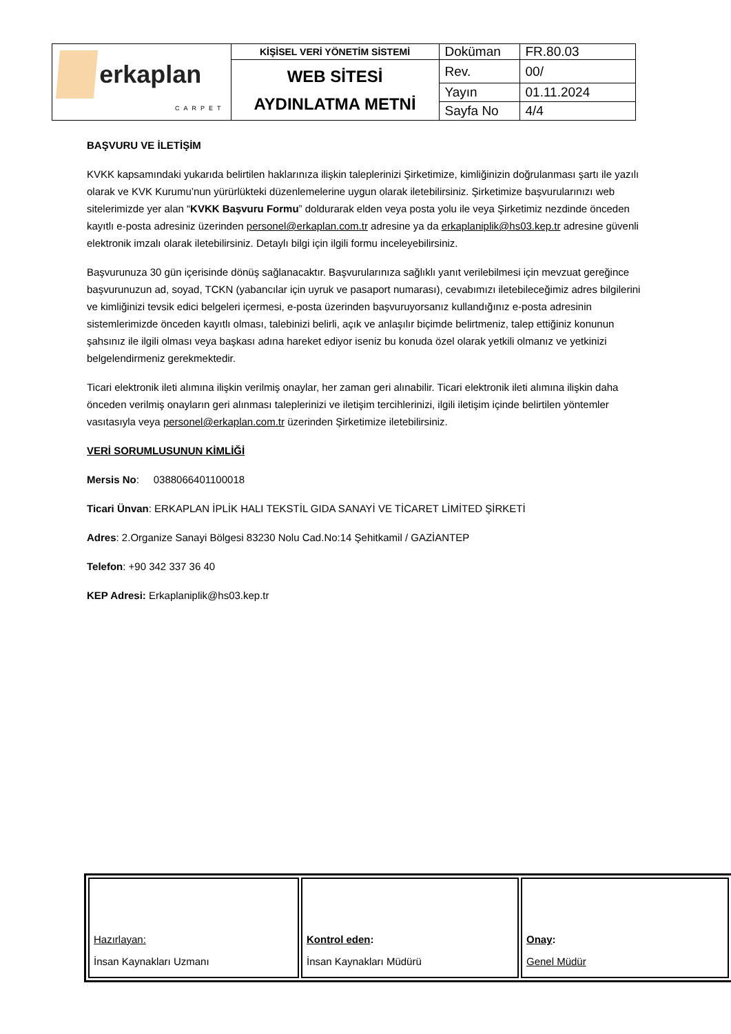| erkaplan CARPET | KİŞİSEL VERİ YÖNETİM SİSTEMİ | Doküman | FR.80.03 |
| | WEB SİTESİ AYDINLATMA METNİ | Rev. | 00/ |
| | | Yayın | 01.11.2024 |
| | | Sayfa No | 4/4 |
BAŞVURU VE İLETİŞİM
KVKK kapsamındaki yukarıda belirtilen haklarınıza ilişkin taleplerinizi Şirketimize, kimliğinizin doğrulanması şartı ile yazılı olarak ve KVK Kurumu’nun yürürlükteki düzenlemelerine uygun olarak iletebilirsiniz. Şirketimize başvurularınızı web sitelerimizde yer alan “KVKK Başvuru Formu” doldurarak elden veya posta yolu ile veya Şirketimiz nezdinde önceden kayıtlı e-posta adresiniz üzerinden personel@erkaplan.com.tr adresine ya da erkaplaniplik@hs03.kep.tr adresine güvenli elektronik imzalı olarak iletebilirsiniz. Detaylı bilgi için ilgili formu inceleyebilirsiniz.
Başvurunuza 30 gün içerisinde dönüş sağlanacaktır. Başvurularınıza sağlıklı yanıt verilebilmesi için mevzuat gereğince başvurunuzun ad, soyad, TCKN (yabancılar için uyruk ve pasaport numarası), cevabımızı iletebileceğimiz adres bilgilerini ve kimliğinizi tevsik edici belgeleri içermesi, e-posta üzerinden başvuruyorsanız kullandığınız e-posta adresinin sistemlerimizde önceden kayıtlı olması, talebinizi belirli, açık ve anlaşılır biçimde belirtmeniz, talep ettiğiniz konunun şahsınız ile ilgili olması veya başkası adına hareket ediyor iseniz bu konuda özel olarak yetkili olmanız ve yetkinizi belgelendirmeniz gerekmektedir.
Ticari elektronik ileti alımına ilişkin verilmiş onaylar, her zaman geri alınabilir. Ticari elektronik ileti alımına ilişkin daha önceden verilmiş onayların geri alınması taleplerinizi ve iletişim tercihlerinizi, ilgili iletişim içinde belirtilen yöntemler vasıtasıyla veya personel@erkaplan.com.tr üzerinden Şirketimize iletebilirsiniz.
VERİ SORUMLUSUNUN KİMLİĞİ
Mersis No: 0388066401100018
Ticari Ünvan: ERKAPLAN İPLİK HALI TEKSTİL GIDA SANAYİ VE TİCARET LİMİTED ŞİRKETİ
Adres: 2.Organize Sanayi Bölgesi 83230 Nolu Cad.No:14 Şehitkamil / GAZİANTEP
Telefon: +90 342 337 36 40
KEP Adresi: Erkaplaniplik@hs03.kep.tr
| Hazırlayan: İnsan Kaynakları Uzmanı | Kontrol eden : İnsan Kaynakları Müdürü | Onay : Genel Müdür |